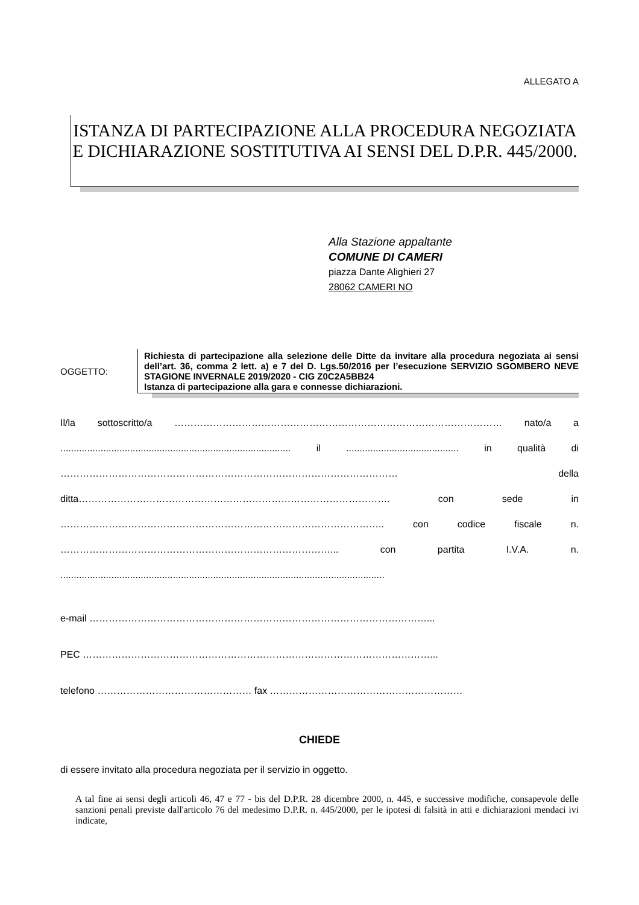ALLEGATO A
ISTANZA DI PARTECIPAZIONE ALLA PROCEDURA NEGOZIATA E DICHIARAZIONE SOSTITUTIVA AI SENSI DEL D.P.R. 445/2000.
Alla Stazione appaltante
COMUNE DI CAMERI
piazza Dante Alighieri 27
28062 CAMERI NO
OGGETTO:
Richiesta di partecipazione alla selezione delle Ditte da invitare alla procedura negoziata ai sensi dell’art. 36, comma 2 lett. a) e 7 del D. Lgs.50/2016 per l’esecuzione SERVIZIO SGOMBERO NEVE STAGIONE INVERNALE 2019/2020 - CIG Z0C2A5BB24
Istanza di partecipazione alla gara e connesse dichiarazioni.
Il/la sottoscritto/a ………………………………………………………………………………………… nato/a a
...................................................................................... il .......................................... in qualità di
…………………………………………………………………………………………… della
ditta……………………………………………………………………………………. con sede in
……………………………………………………………………………………….. con codice fiscale n.
…………………………………………………………………………... con partita I.V.A. n.
.........................................................................................................................
e-mail ……………………………………………………………………………………………...
PEC ………………………………………………………………………………………………...
telefono ………………………………………… fax ……………………………………………………
CHIEDE
di essere invitato alla procedura negoziata per il servizio in oggetto.
A tal fine ai sensi degli articoli 46, 47 e 77 - bis del D.P.R. 28 dicembre 2000, n. 445, e successive modifiche, consapevole delle sanzioni penali previste dall'articolo 76 del medesimo D.P.R. n. 445/2000, per le ipotesi di falsità in atti e dichiarazioni mendaci ivi indicate,